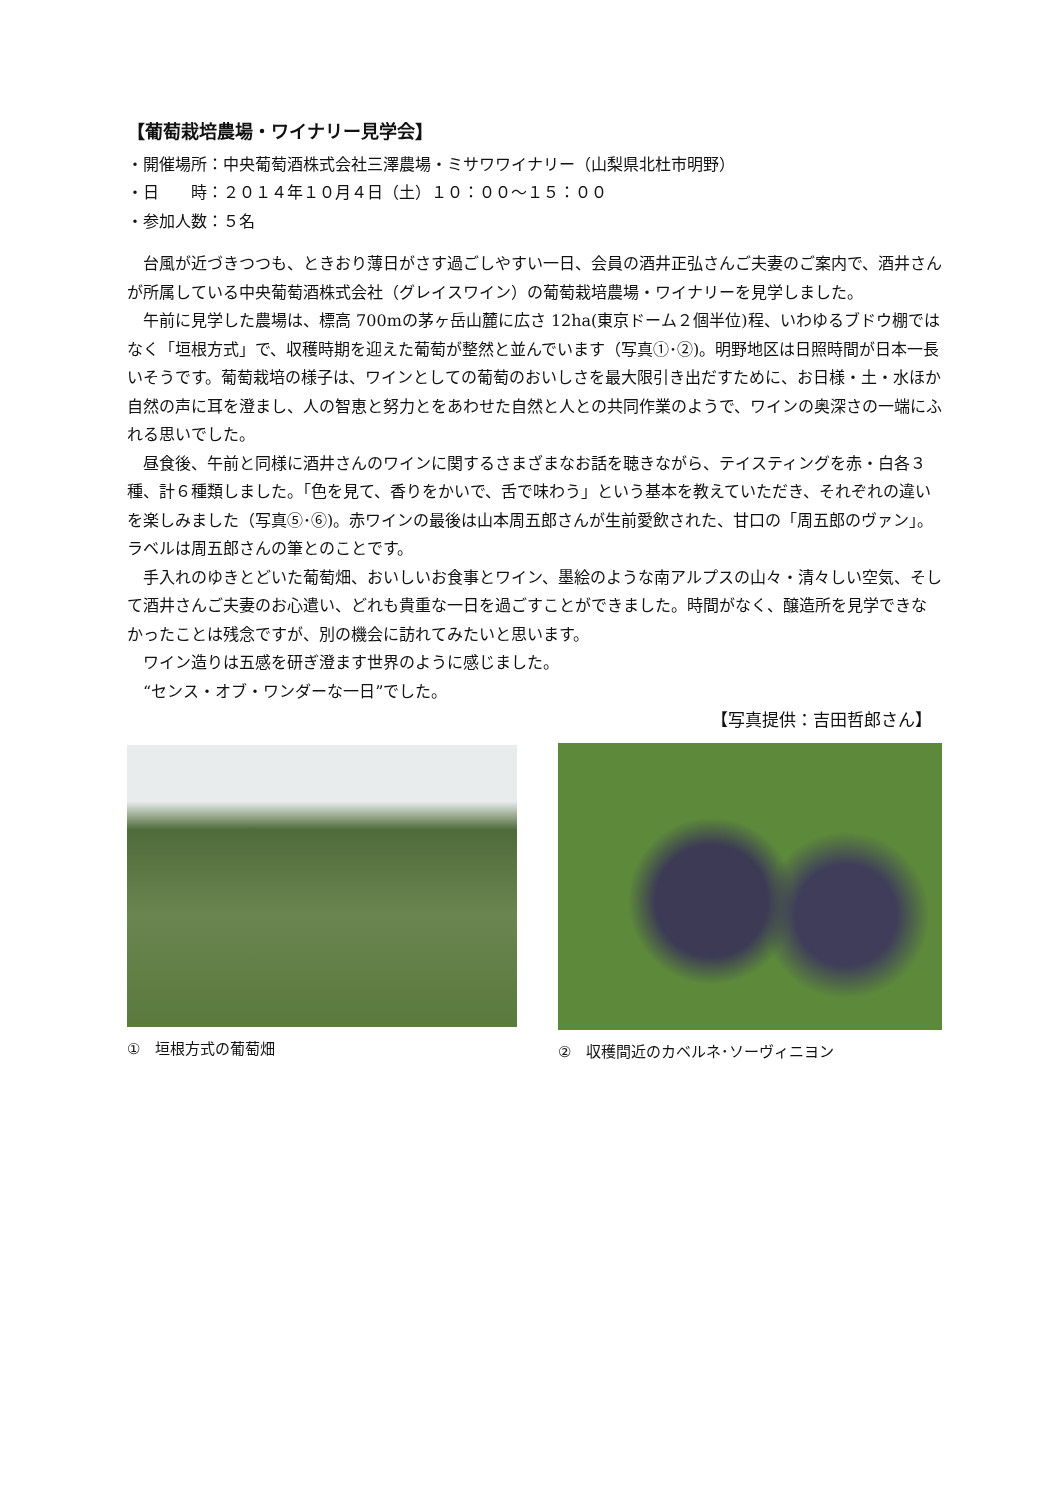【葡萄栽培農場・ワイナリー見学会】
・開催場所：中央葡萄酒株式会社三澤農場・ミサワワイナリー（山梨県北杜市明野）
・日　　時：２０１４年１０月４日（土）１０：００～１５：００
・参加人数：５名
　台風が近づきつつも、ときおり薄日がさす過ごしやすい一日、会員の酒井正弘さんご夫妻のご案内で、酒井さんが所属している中央葡萄酒株式会社（グレイスワイン）の葡萄栽培農場・ワイナリーを見学しました。
　午前に見学した農場は、標高 700mの茅ヶ岳山麓に広さ 12ha(東京ドーム２個半位)程、いわゆるブドウ棚ではなく「垣根方式」で、収穫時期を迎えた葡萄が整然と並んでいます（写真①･②)。明野地区は日照時間が日本一長いそうです。葡萄栽培の様子は、ワインとしての葡萄のおいしさを最大限引き出だすために、お日様・土・水ほか自然の声に耳を澄まし、人の智恵と努力とをあわせた自然と人との共同作業のようで、ワインの奥深さの一端にふれる思いでした。
　昼食後、午前と同様に酒井さんのワインに関するさまざまなお話を聴きながら、テイスティングを赤・白各３種、計６種類しました。「色を見て、香りをかいで、舌で味わう」という基本を教えていただき、それぞれの違いを楽しみました（写真⑤･⑥)。赤ワインの最後は山本周五郎さんが生前愛飲された、甘口の「周五郎のヴァン」。ラベルは周五郎さんの筆とのことです。
　手入れのゆきとどいた葡萄畑、おいしいお食事とワイン、墨絵のような南アルプスの山々・清々しい空気、そして酒井さんご夫妻のお心遣い、どれも貴重な一日を過ごすことができました。時間がなく、醸造所を見学できなかったことは残念ですが、別の機会に訪れてみたいと思います。
　ワイン造りは五感を研ぎ澄ます世界のように感じました。
　“センス・オブ・ワンダーな一日”でした。
【写真提供：吉田哲郎さん】
①　垣根方式の葡萄畑 ②　収穫間近のカベルネ･ソーヴィニヨン